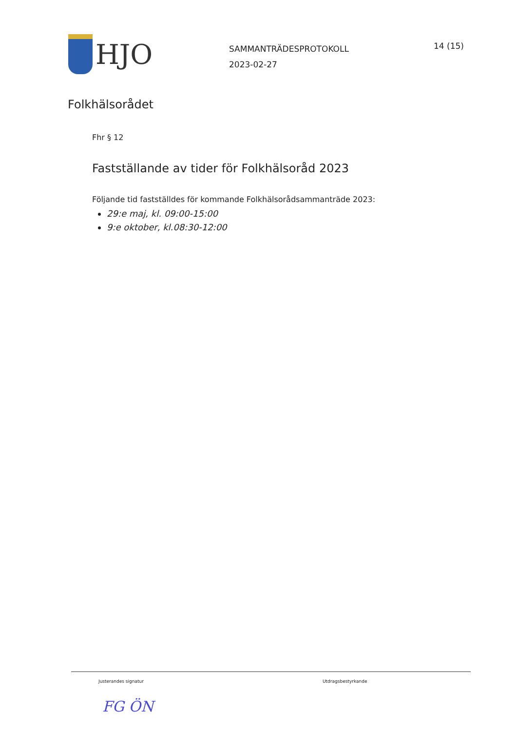HJO
SAMMANTRÄDESPROTOKOLL
2023-02-27
14 (15)
Folkhälsorådet
Fhr § 12
Fastställande av tider för Folkhälsoråd 2023
Följande tid fastställdes för kommande Folkhälsorådsammanträde 2023:
29:e maj, kl. 09:00-15:00
9:e oktober, kl.08:30-12:00
Justerandes signatur Utdragsbestyrkande
FG ÖN